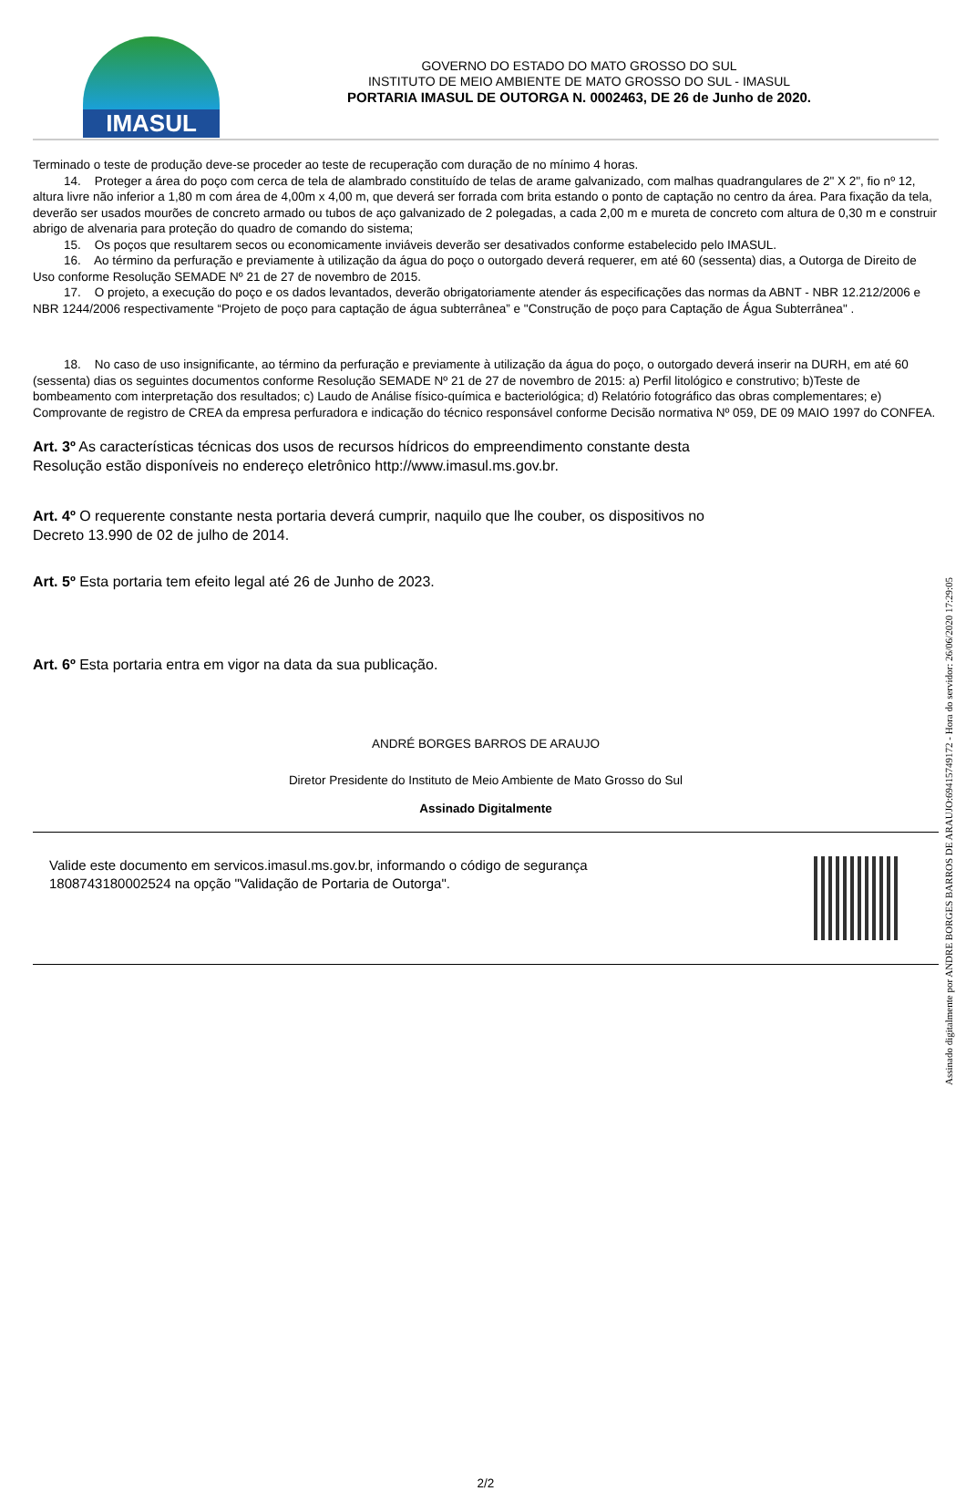IMASUL
GOVERNO DO ESTADO DO MATO GROSSO DO SUL
INSTITUTO DE MEIO AMBIENTE DE MATO GROSSO DO SUL - IMASUL
PORTARIA IMASUL DE OUTORGA N. 0002463, DE 26 de Junho de 2020.
Terminado o teste de produção deve-se proceder ao teste de recuperação com duração de no mínimo 4 horas.
14. Proteger a área do poço com cerca de tela de alambrado constituído de telas de arame galvanizado, com malhas quadrangulares de 2" X 2", fio nº 12, altura livre não inferior a 1,80 m com área de 4,00m x 4,00 m, que deverá ser forrada com brita estando o ponto de captação no centro da área. Para fixação da tela, deverão ser usados mourões de concreto armado ou tubos de aço galvanizado de 2 polegadas, a cada 2,00 m e mureta de concreto com altura de 0,30 m e construir abrigo de alvenaria para proteção do quadro de comando do sistema;
15. Os poços que resultarem secos ou economicamente inviáveis deverão ser desativados conforme estabelecido pelo IMASUL.
16. Ao término da perfuração e previamente à utilização da água do poço o outorgado deverá requerer, em até 60 (sessenta) dias, a Outorga de Direito de Uso conforme Resolução SEMADE Nº 21 de 27 de novembro de 2015.
17. O projeto, a execução do poço e os dados levantados, deverão obrigatoriamente atender ás especificações das normas da ABNT - NBR 12.212/2006 e NBR 1244/2006 respectivamente “Projeto de poço para captação de água subterrânea” e "Construção de poço para Captação de Água Subterrânea" .
18. No caso de uso insignificante, ao término da perfuração e previamente à utilização da água do poço, o outorgado deverá inserir na DURH, em até 60 (sessenta) dias os seguintes documentos conforme Resolução SEMADE Nº 21 de 27 de novembro de 2015: a) Perfil litológico e construtivo; b)Teste de bombeamento com interpretação dos resultados; c) Laudo de Análise físico-química e bacteriológica; d) Relatório fotográfico das obras complementares; e) Comprovante de registro de CREA da empresa perfuradora e indicação do técnico responsável conforme Decisão normativa Nº 059, DE 09 MAIO 1997 do CONFEA.
Art. 3º As características técnicas dos usos de recursos hídricos do empreendimento constante desta
Resolução estão disponíveis no endereço eletrônico http://www.imasul.ms.gov.br.
Art. 4º O requerente constante nesta portaria deverá cumprir, naquilo que lhe couber, os dispositivos no
Decreto 13.990 de 02 de julho de 2014.
Art. 5º Esta portaria tem efeito legal até 26 de Junho de 2023.
Art. 6º Esta portaria entra em vigor na data da sua publicação.
ANDRÉ BORGES BARROS DE ARAUJO
Diretor Presidente do Instituto de Meio Ambiente de Mato Grosso do Sul
Assinado Digitalmente
Valide este documento em servicos.imasul.ms.gov.br, informando o código de segurança
1808743180002524 na opção "Validação de Portaria de Outorga".
2/2
Assinado digitalmente por ANDRE BORGES BARROS DE ARAUJO:69415749172 - Hora do servidor: 26/06/2020 17:29:05